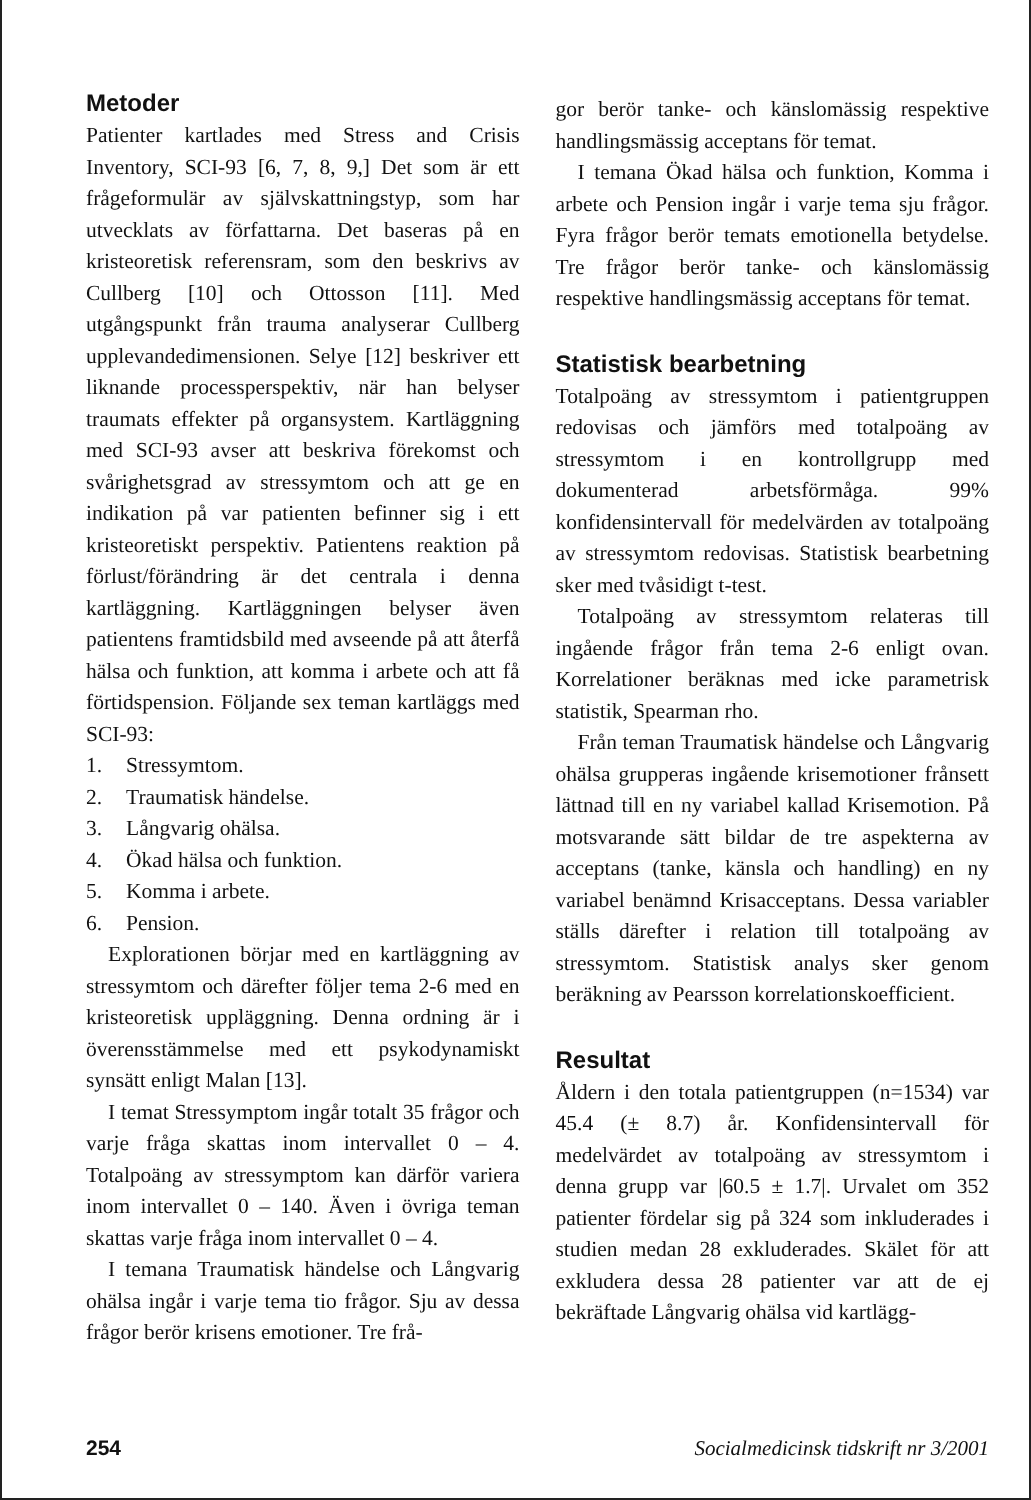Metoder
Patienter kartlades med Stress and Crisis Inventory, SCI-93 [6, 7, 8, 9,] Det som är ett frågeformulär av självskattningstyp, som har utvecklats av författarna. Det baseras på en kristeoretisk referensram, som den beskrivs av Cullberg [10] och Ottosson [11]. Med utgångspunkt från trauma analyserar Cullberg upplevandedimensionen. Selye [12] beskriver ett liknande processperspektiv, när han belyser traumats effekter på organsystem. Kartläggning med SCI-93 avser att beskriva förekomst och svårighetsgrad av stressymtom och att ge en indikation på var patienten befinner sig i ett kristeoretiskt perspektiv. Patientens reaktion på förlust/förändring är det centrala i denna kartläggning. Kartläggningen belyser även patientens framtidsbild med avseende på att återfå hälsa och funktion, att komma i arbete och att få förtidspension. Följande sex teman kartläggs med SCI-93:
1. Stressymtom.
2. Traumatisk händelse.
3. Långvarig ohälsa.
4. Ökad hälsa och funktion.
5. Komma i arbete.
6. Pension.
Explorationen börjar med en kartläggning av stressymtom och därefter följer tema 2-6 med en kristeoretisk uppläggning. Denna ordning är i överensstämmelse med ett psykodynamiskt synsätt enligt Malan [13].
I temat Stressymptom ingår totalt 35 frågor och varje fråga skattas inom intervallet 0 – 4. Totalpoäng av stressymptom kan därför variera inom intervallet 0 – 140. Även i övriga teman skattas varje fråga inom intervallet 0 – 4.
I temana Traumatisk händelse och Långvarig ohälsa ingår i varje tema tio frågor. Sju av dessa frågor berör krisens emotioner. Tre frå-
gor berör tanke- och känslomässig respektive handlingsmässig acceptans för temat.
I temana Ökad hälsa och funktion, Komma i arbete och Pension ingår i varje tema sju frågor. Fyra frågor berör temats emotionella betydelse. Tre frågor berör tanke- och känslomässig respektive handlingsmässig acceptans för temat.
Statistisk bearbetning
Totalpoäng av stressymtom i patientgruppen redovisas och jämförs med totalpoäng av stressymtom i en kontrollgrupp med dokumenterad arbetsförmåga. 99% konfidensintervall för medelvärden av totalpoäng av stressymtom redovisas. Statistisk bearbetning sker med tvåsidigt t-test.
Totalpoäng av stressymtom relateras till ingående frågor från tema 2-6 enligt ovan. Korrelationer beräknas med icke parametrisk statistik, Spearman rho.
Från teman Traumatisk händelse och Långvarig ohälsa grupperas ingående krisemotioner frånsett lättnad till en ny variabel kallad Krisemotion. På motsvarande sätt bildar de tre aspekterna av acceptans (tanke, känsla och handling) en ny variabel benämnd Krisacceptans. Dessa variabler ställs därefter i relation till totalpoäng av stressymtom. Statistisk analys sker genom beräkning av Pearsson korrelationskoefficient.
Resultat
Åldern i den totala patientgruppen (n=1534) var 45.4 (± 8.7) år. Konfidensintervall för medelvärdet av totalpoäng av stressymtom i denna grupp var |60.5 ± 1.7|. Urvalet om 352 patienter fördelar sig på 324 som inkluderades i studien medan 28 exkluderades. Skälet för att exkludera dessa 28 patienter var att de ej bekräftade Långvarig ohälsa vid kartlägg-
254 Socialmedicinsk tidskrift nr 3/2001